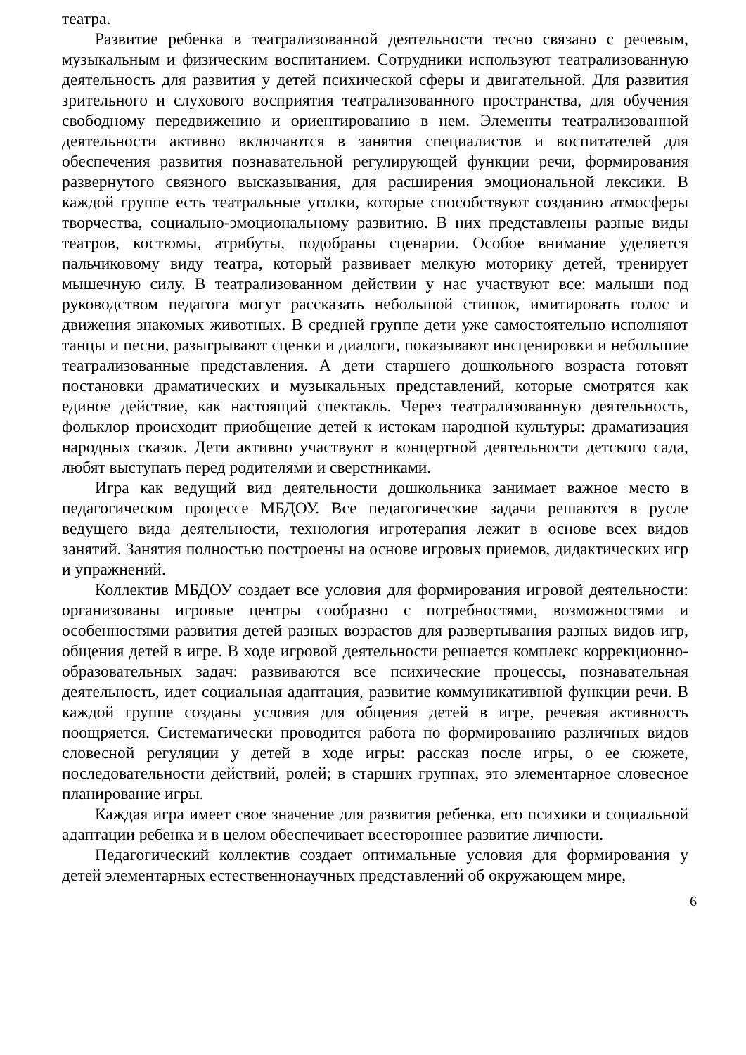театра.
Развитие ребенка в театрализованной деятельности тесно связано с речевым, музыкальным и физическим воспитанием. Сотрудники используют театрализованную деятельность для развития у детей психической сферы и двигательной. Для развития зрительного и слухового восприятия театрализованного пространства, для обучения свободному передвижению и ориентированию в нем. Элементы театрализованной деятельности активно включаются в занятия специалистов и воспитателей для обеспечения развития познавательной регулирующей функции речи, формирования развернутого связного высказывания, для расширения эмоциональной лексики. В каждой группе есть театральные уголки, которые способствуют созданию атмосферы творчества, социально-эмоциональному развитию. В них представлены разные виды театров, костюмы, атрибуты, подобраны сценарии. Особое внимание уделяется пальчиковому виду театра, который развивает мелкую моторику детей, тренирует мышечную силу. В театрализованном действии у нас участвуют все: малыши под руководством педагога могут рассказать небольшой стишок, имитировать голос и движения знакомых животных. В средней группе дети уже самостоятельно исполняют танцы и песни, разыгрывают сценки и диалоги, показывают инсценировки и небольшие театрализованные представления. А дети старшего дошкольного возраста готовят постановки драматических и музыкальных представлений, которые смотрятся как единое действие, как настоящий спектакль. Через театрализованную деятельность, фольклор происходит приобщение детей к истокам народной культуры: драматизация народных сказок. Дети активно участвуют в концертной деятельности детского сада, любят выступать перед родителями и сверстниками.
Игра как ведущий вид деятельности дошкольника занимает важное место в педагогическом процессе МБДОУ. Все педагогические задачи решаются в русле ведущего вида деятельности, технология игротерапия лежит в основе всех видов занятий. Занятия полностью построены на основе игровых приемов, дидактических игр и упражнений.
Коллектив МБДОУ создает все условия для формирования игровой деятельности: организованы игровые центры сообразно с потребностями, возможностями и особенностями развития детей разных возрастов для развертывания разных видов игр, общения детей в игре. В ходе игровой деятельности решается комплекс коррекционно-образовательных задач: развиваются все психические процессы, познавательная деятельность, идет социальная адаптация, развитие коммуникативной функции речи. В каждой группе созданы условия для общения детей в игре, речевая активность поощряется. Систематически проводится работа по формированию различных видов словесной регуляции у детей в ходе игры: рассказ после игры, о ее сюжете, последовательности действий, ролей; в старших группах, это элементарное словесное планирование игры.
Каждая игра имеет свое значение для развития ребенка, его психики и социальной адаптации ребенка и в целом обеспечивает всестороннее развитие личности.
Педагогический коллектив создает оптимальные условия для формирования у детей элементарных естественнонаучных представлений об окружающем мире,
6